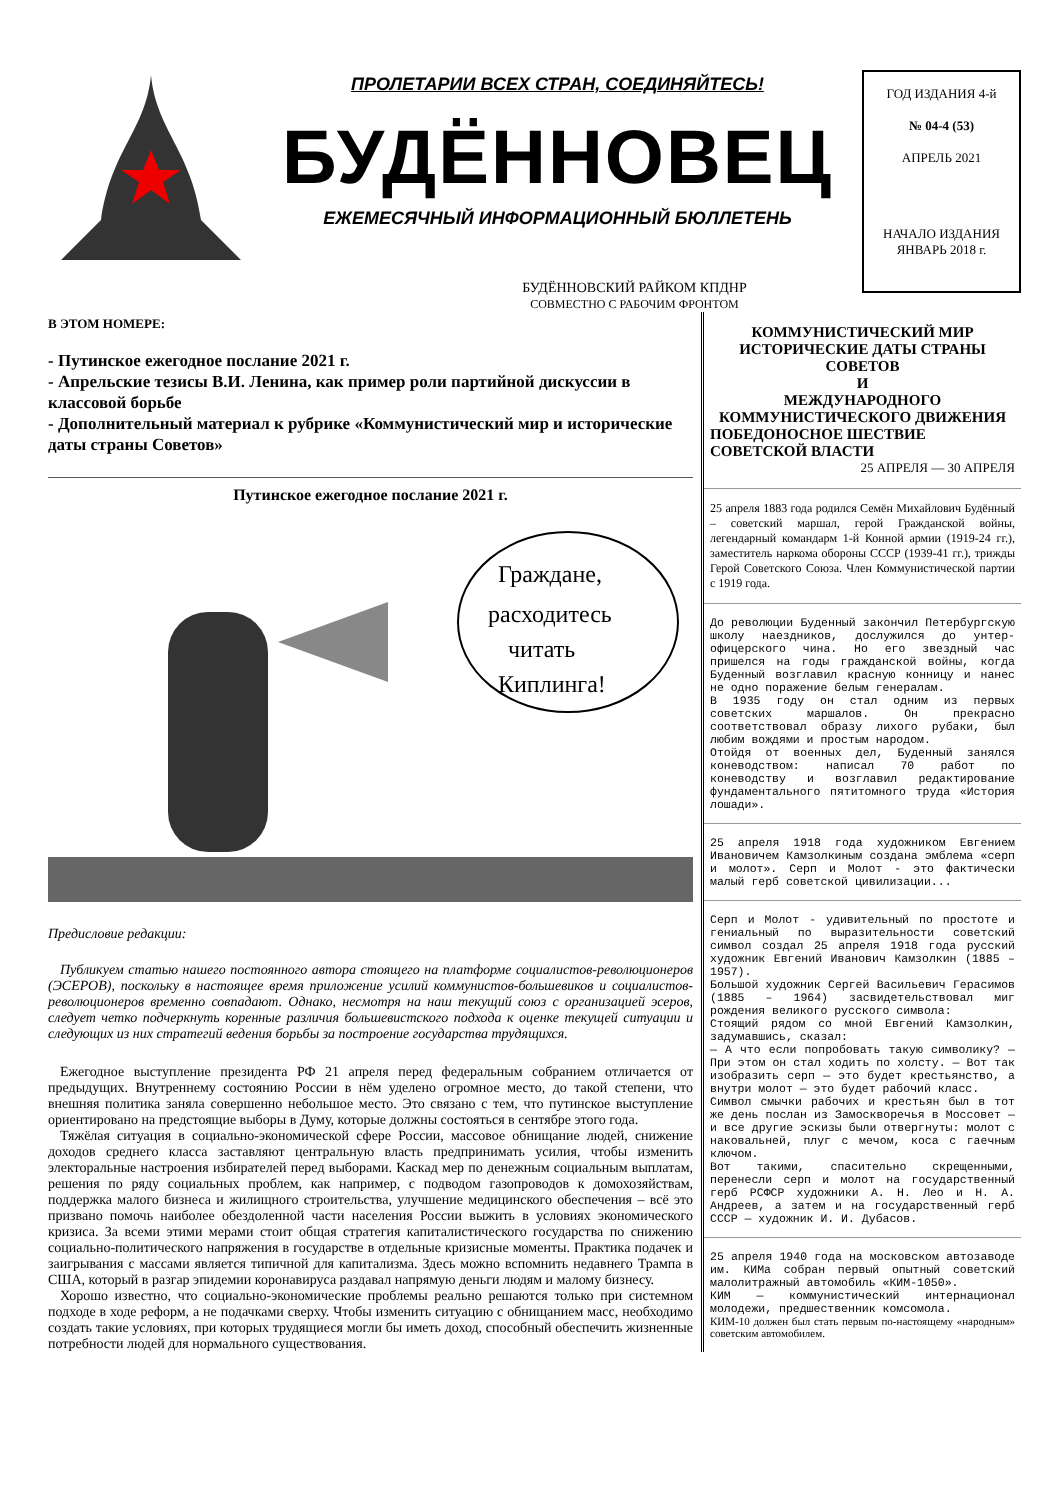ПРОЛЕТАРИИ ВСЕХ СТРАН, СОЕДИНЯЙТЕСЬ!
БУДЁННОВЕЦ
ЕЖЕМЕСЯЧНЫЙ ИНФОРМАЦИОННЫЙ БЮЛЛЕТЕНЬ
ГОД ИЗДАНИЯ 4-й
№ 04-4 (53)
АПРЕЛЬ 2021
НАЧАЛО ИЗДАНИЯ ЯНВАРЬ 2018 г.
БУДЁННОВСКИЙ РАЙКОМ КПДНР
СОВМЕСТНО С РАБОЧИМ ФРОНТОМ
В ЭТОМ НОМЕРЕ:
- Путинское ежегодное послание 2021 г.
- Апрельские тезисы В.И. Ленина, как пример роли партийной дискуссии в классовой борьбе
- Дополнительный материал к рубрике «Коммунистический мир и исторические даты страны Советов»
Путинское ежегодное послание 2021 г.
Граждане,
расходитесь
читать
Киплинга!
Предисловие редакции:
Публикуем статью нашего постоянного автора стоящего на платформе социалистов-революционеров (ЭСЕРОВ), поскольку в настоящее время приложение усилий коммунистов-большевиков и социалистов-революционеров временно совпадают. Однако, несмотря на наш текущий союз с организацией эсеров, следует четко подчеркнуть коренные различия большевистского подхода к оценке текущей ситуации и следующих из них стратегий ведения борьбы за построение государства трудящихся.
Ежегодное выступление президента РФ 21 апреля перед федеральным собранием отличается от предыдущих. Внутреннему состоянию России в нём уделено огромное место, до такой степени, что внешняя политика заняла совершенно небольшое место. Это связано с тем, что путинское выступление ориентировано на предстоящие выборы в Думу, которые должны состояться в сентябре этого года.
Тяжёлая ситуация в социально-экономической сфере России, массовое обнищание людей, снижение доходов среднего класса заставляют центральную власть предпринимать усилия, чтобы изменить электоральные настроения избирателей перед выборами. Каскад мер по денежным социальным выплатам, решения по ряду социальных проблем, как например, с подводом газопроводов к домохозяйствам, поддержка малого бизнеса и жилищного строительства, улучшение медицинского обеспечения – всё это призвано помочь наиболее обездоленной части населения России выжить в условиях экономического кризиса. За всеми этими мерами стоит общая стратегия капиталистического государства по снижению социально-политического напряжения в государстве в отдельные кризисные моменты. Практика подачек и заигрывания с массами является типичной для капитализма. Здесь можно вспомнить недавнего Трампа в США, который в разгар эпидемии коронавируса раздавал напрямую деньги людям и малому бизнесу.
Хорошо известно, что социально-экономические проблемы реально решаются только при системном подходе в ходе реформ, а не подачками сверху. Чтобы изменить ситуацию с обнищанием масс, необходимо создать такие условиях, при которых трудящиеся могли бы иметь доход, способный обеспечить жизненные потребности людей для нормального существования.
КОММУНИСТИЧЕСКИЙ МИР
ИСТОРИЧЕСКИЕ ДАТЫ СТРАНЫ СОВЕТОВ
И
МЕЖДУНАРОДНОГО
КОММУНИСТИЧЕСКОГО ДВИЖЕНИЯ
ПОБЕДОНОСНОЕ ШЕСТВИЕ
СОВЕТСКОЙ ВЛАСТИ
25 АПРЕЛЯ — 30 АПРЕЛЯ
25 апреля 1883 года родился Семён Михайлович Будённый – советский маршал, герой Гражданской войны, легендарный командарм 1-й Конной армии (1919-24 гг.), заместитель наркома обороны СССР (1939-41 гг.), трижды Герой Советского Союза. Член Коммунистической партии с 1919 года.
До революции Буденный закончил Петербургскую школу наездников, дослужился до унтер-офицерского чина. Но его звездный час пришелся на годы гражданской войны, когда Буденный возглавил красную конницу и нанес не одно поражение белым генералам.
В 1935 году он стал одним из первых советских маршалов. Он прекрасно соответствовал образу лихого рубаки, был любим вождями и простым народом.
Отойдя от военных дел, Буденный занялся коневодством: написал 70 работ по коневодству и возглавил редактирование фундаментального пятитомного труда «История лошади».
25 апреля 1918 года художником Евгением Ивановичем Камзолкиным создана эмблема «серп и молот». Серп и Молот - это фактически малый герб советской цивилизации...
Серп и Молот - удивительный по простоте и гениальный по выразительности советский символ создал 25 апреля 1918 года русский художник Евгений Иванович Камзолкин (1885 – 1957).
Большой художник Сергей Васильевич Герасимов (1885 – 1964) засвидетельствовал миг рождения великого русского символа:
Стоящий рядом со мной Евгений Камзолкин, задумавшись, сказал:
— А что если попробовать такую символику? — При этом он стал ходить по холсту. — Вот так изобразить серп — это будет крестьянство, а внутри молот — это будет рабочий класс.
Символ смычки рабочих и крестьян был в тот же день послан из Замоскворечья в Моссовет — и все другие эскизы были отвергнуты: молот с наковальней, плуг с мечом, коса с гаечным ключом.
Вот такими, спасительно скрещенными, перенесли серп и молот на государственный герб РСФСР художники А. Н. Лео и Н. А. Андреев, а затем и на государственный герб СССР — художник И. И. Дубасов.
25 апреля 1940 года на московском автозаводе им. КИМа собран первый опытный советский малолитражный автомобиль «КИМ-1050».
КИМ — коммунистический интернационал молодежи, предшественник комсомола.
КИМ-10 должен был стать первым по-настоящему «народным» советским автомобилем.